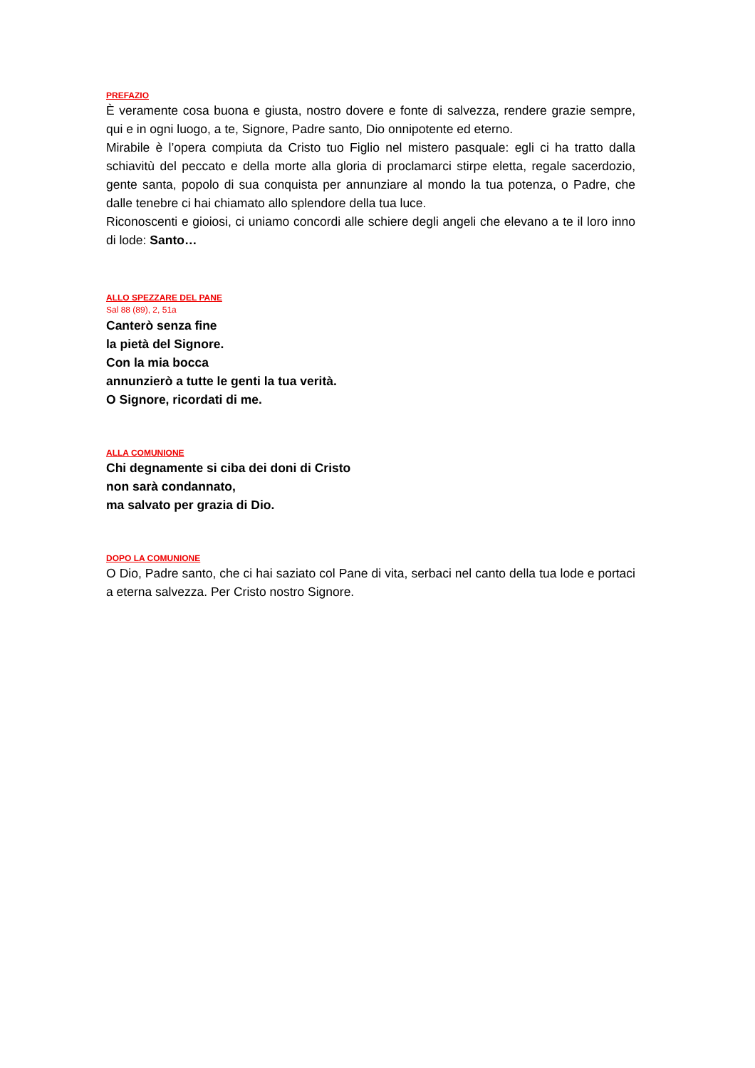PREFAZIO
È veramente cosa buona e giusta, nostro dovere e fonte di salvezza, rendere grazie sempre, qui e in ogni luogo, a te, Signore, Padre santo, Dio onnipotente ed eterno.
Mirabile è l’opera compiuta da Cristo tuo Figlio nel mistero pasquale: egli ci ha tratto dalla schiavitù del peccato e della morte alla gloria di proclamarci stirpe eletta, regale sacerdozio, gente santa, popolo di sua conquista per annunziare al mondo la tua potenza, o Padre, che dalle tenebre ci hai chiamato allo splendore della tua luce.
Riconoscenti e gioiosi, ci uniamo concordi alle schiere degli angeli che elevano a te il loro inno di lode: Santo…
ALLO SPEZZARE DEL PANE
Sal 88 (89), 2, 51a
Canterò senza fine
la pietà del Signore.
Con la mia bocca
annunzierò a tutte le genti la tua verità.
O Signore, ricordati di me.
ALLA COMUNIONE
Chi degnamente si ciba dei doni di Cristo
non sarà condannato,
ma salvato per grazia di Dio.
DOPO LA COMUNIONE
O Dio, Padre santo, che ci hai saziato col Pane di vita, serbaci nel canto della tua lode e portaci a eterna salvezza. Per Cristo nostro Signore.